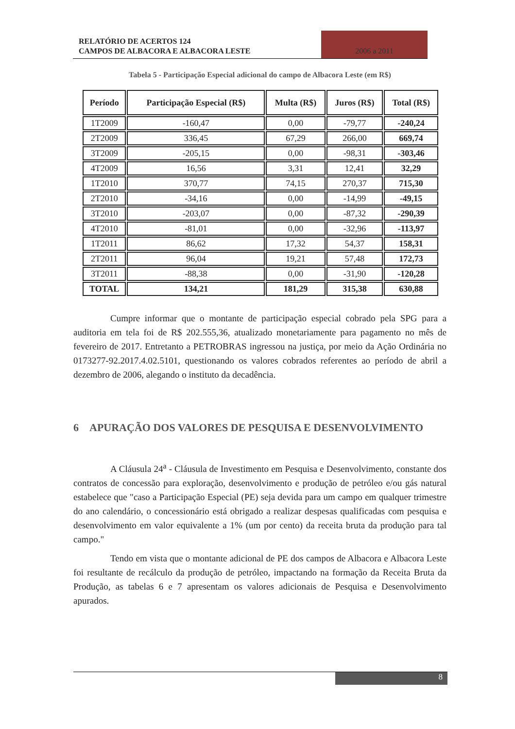RELATÓRIO DE ACERTOS 124
CAMPOS DE ALBACORA E ALBACORA LESTE
2006 a 2011
Tabela 5 - Participação Especial adicional do campo de Albacora Leste (em R$)
| Período | Participação Especial (R$) | Multa (R$) | Juros (R$) | Total (R$) |
| --- | --- | --- | --- | --- |
| 1T2009 | -160,47 | 0,00 | -79,77 | -240,24 |
| 2T2009 | 336,45 | 67,29 | 266,00 | 669,74 |
| 3T2009 | -205,15 | 0,00 | -98,31 | -303,46 |
| 4T2009 | 16,56 | 3,31 | 12,41 | 32,29 |
| 1T2010 | 370,77 | 74,15 | 270,37 | 715,30 |
| 2T2010 | -34,16 | 0,00 | -14,99 | -49,15 |
| 3T2010 | -203,07 | 0,00 | -87,32 | -290,39 |
| 4T2010 | -81,01 | 0,00 | -32,96 | -113,97 |
| 1T2011 | 86,62 | 17,32 | 54,37 | 158,31 |
| 2T2011 | 96,04 | 19,21 | 57,48 | 172,73 |
| 3T2011 | -88,38 | 0,00 | -31,90 | -120,28 |
| TOTAL | 134,21 | 181,29 | 315,38 | 630,88 |
Cumpre informar que o montante de participação especial cobrado pela SPG para a auditoria em tela foi de R$ 202.555,36, atualizado monetariamente para pagamento no mês de fevereiro de 2017. Entretanto a PETROBRAS ingressou na justiça, por meio da Ação Ordinária no 0173277-92.2017.4.02.5101, questionando os valores cobrados referentes ao período de abril a dezembro de 2006, alegando o instituto da decadência.
6 APURAÇÃO DOS VALORES DE PESQUISA E DESENVOLVIMENTO
A Cláusula 24<sup>a</sup> - Cláusula de Investimento em Pesquisa e Desenvolvimento, constante dos contratos de concessão para exploração, desenvolvimento e produção de petróleo e/ou gás natural estabelece que "caso a Participação Especial (PE) seja devida para um campo em qualquer trimestre do ano calendário, o concessionário está obrigado a realizar despesas qualificadas com pesquisa e desenvolvimento em valor equivalente a 1% (um por cento) da receita bruta da produção para tal campo."
Tendo em vista que o montante adicional de PE dos campos de Albacora e Albacora Leste foi resultante de recálculo da produção de petróleo, impactando na formação da Receita Bruta da Produção, as tabelas 6 e 7 apresentam os valores adicionais de Pesquisa e Desenvolvimento apurados.
8